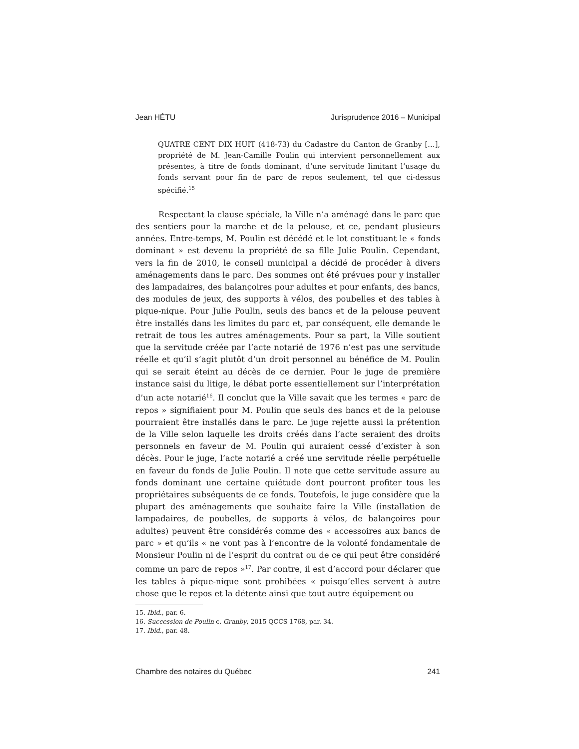Jean HÉTU Jurisprudence 2016 – Municipal
QUATRE CENT DIX HUIT (418-73) du Cadastre du Canton de Granby […], propriété de M. Jean-Camille Poulin qui intervient personnellement aux présentes, à titre de fonds dominant, d’une servitude limitant l’usage du fonds servant pour fin de parc de repos seulement, tel que ci-dessus spécifié.<sup>15</sup>
Respectant la clause spéciale, la Ville n’a aménagé dans le parc que des sentiers pour la marche et de la pelouse, et ce, pendant plusieurs années. Entre-temps, M. Poulin est décédé et le lot constituant le « fonds dominant » est devenu la propriété de sa fille Julie Poulin. Cependant, vers la fin de 2010, le conseil municipal a décidé de procéder à divers aménagements dans le parc. Des sommes ont été prévues pour y installer des lampadaires, des balançoires pour adultes et pour enfants, des bancs, des modules de jeux, des supports à vélos, des poubelles et des tables à pique-nique. Pour Julie Poulin, seuls des bancs et de la pelouse peuvent être installés dans les limites du parc et, par conséquent, elle demande le retrait de tous les autres aménagements. Pour sa part, la Ville soutient que la servitude créée par l’acte notarié de 1976 n’est pas une servitude réelle et qu’il s’agit plutôt d’un droit personnel au bénéfice de M. Poulin qui se serait éteint au décès de ce dernier. Pour le juge de première instance saisi du litige, le débat porte essentiellement sur l’interprétation d’un acte notarié<sup>16</sup>. Il conclut que la Ville savait que les termes « parc de repos » signifiaient pour M. Poulin que seuls des bancs et de la pelouse pourraient être installés dans le parc. Le juge rejette aussi la prétention de la Ville selon laquelle les droits créés dans l’acte seraient des droits personnels en faveur de M. Poulin qui auraient cessé d’exister à son décès. Pour le juge, l’acte notarié a créé une servitude réelle perpétuelle en faveur du fonds de Julie Poulin. Il note que cette servitude assure au fonds dominant une certaine quiétude dont pourront profiter tous les propriétaires subséquents de ce fonds. Toutefois, le juge considère que la plupart des aménagements que souhaite faire la Ville (installation de lampadaires, de poubelles, de supports à vélos, de balançoires pour adultes) peuvent être considérés comme des « accessoires aux bancs de parc » et qu’ils « ne vont pas à l’encontre de la volonté fondamentale de Monsieur Poulin ni de l’esprit du contrat ou de ce qui peut être considéré comme un parc de repos »<sup>17</sup>. Par contre, il est d’accord pour déclarer que les tables à pique-nique sont prohibées « puisqu’elles servent à autre chose que le repos et la détente ainsi que tout autre équipement ou
15. Ibid., par. 6.
16. Succession de Poulin c. Granby, 2015 QCCS 1768, par. 34.
17. Ibid., par. 48.
Chambre des notaires du Québec 241